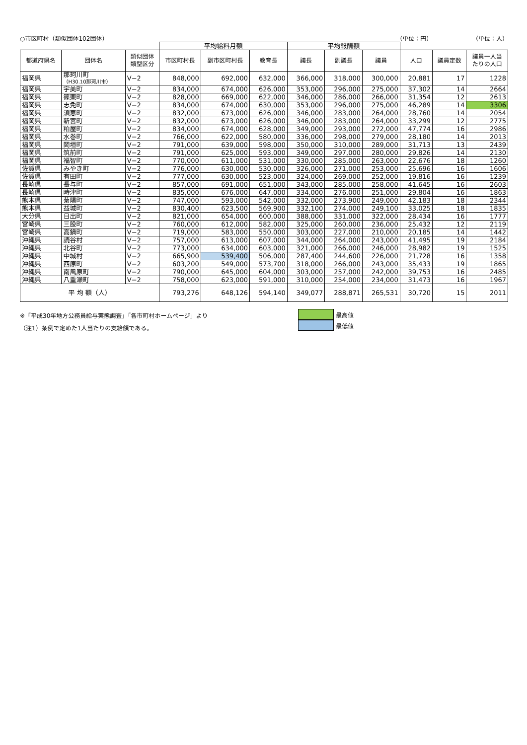○市区町村（類似団体102団体） （単位：円） （単位：人）
| | | | 平均給料月額 | | | 平均報酬額 | | | | | |
| 都道府県名 | 団体名 | 類似団体 類型区分 | 市区町村長 | 副市区町村長 | 教育長 | 議長 | 副議長 | 議員 | 人口 | 議員定数 | 議員一人当 たりの人口 |
| 福岡県 | 那珂川町 （H30.10那珂川市） | Ⅴ−2 | 848,000 | 692,000 | 632,000 | 366,000 | 318,000 | 300,000 | 20,881 | 17 | 1228 |
| 福岡県 | 宇美町 | Ⅴ−2 | 834,000 | 674,000 | 626,000 | 353,000 | 296,000 | 275,000 | 37,302 | 14 | 2664 |
| 福岡県 | 篠栗町 | Ⅴ−2 | 828,000 | 669,000 | 622,000 | 346,000 | 286,000 | 266,000 | 31,354 | 12 | 2613 |
| 福岡県 | 志免町 | Ⅴ−2 | 834,000 | 674,000 | 630,000 | 353,000 | 296,000 | 275,000 | 46,289 | 14 | 3306 |
| 福岡県 | 須恵町 | Ⅴ−2 | 832,000 | 673,000 | 626,000 | 346,000 | 283,000 | 264,000 | 28,760 | 14 | 2054 |
| 福岡県 | 新宮町 | Ⅴ−2 | 832,000 | 673,000 | 626,000 | 346,000 | 283,000 | 264,000 | 33,299 | 12 | 2775 |
| 福岡県 | 粕屋町 | Ⅴ−2 | 834,000 | 674,000 | 628,000 | 349,000 | 293,000 | 272,000 | 47,774 | 16 | 2986 |
| 福岡県 | 水巻町 | Ⅴ−2 | 766,000 | 622,000 | 580,000 | 336,000 | 298,000 | 279,000 | 28,180 | 14 | 2013 |
| 福岡県 | 岡垣町 | Ⅴ−2 | 791,000 | 639,000 | 598,000 | 350,000 | 310,000 | 289,000 | 31,713 | 13 | 2439 |
| 福岡県 | 筑前町 | Ⅴ−2 | 791,000 | 625,000 | 593,000 | 349,000 | 297,000 | 280,000 | 29,826 | 14 | 2130 |
| 福岡県 | 福智町 | Ⅴ−2 | 770,000 | 611,000 | 531,000 | 330,000 | 285,000 | 263,000 | 22,676 | 18 | 1260 |
| 佐賀県 | みやき町 | Ⅴ−2 | 776,000 | 630,000 | 530,000 | 326,000 | 271,000 | 253,000 | 25,696 | 16 | 1606 |
| 佐賀県 | 有田町 | Ⅴ−2 | 777,000 | 630,000 | 523,000 | 324,000 | 269,000 | 252,000 | 19,816 | 16 | 1239 |
| 長崎県 | 長与町 | Ⅴ−2 | 857,000 | 691,000 | 651,000 | 343,000 | 285,000 | 258,000 | 41,645 | 16 | 2603 |
| 長崎県 | 時津町 | Ⅴ−2 | 835,000 | 676,000 | 647,000 | 334,000 | 276,000 | 251,000 | 29,804 | 16 | 1863 |
| 熊本県 | 菊陽町 | Ⅴ−2 | 747,000 | 593,000 | 542,000 | 332,000 | 273,900 | 249,000 | 42,183 | 18 | 2344 |
| 熊本県 | 益城町 | Ⅴ−2 | 830,400 | 623,500 | 569,900 | 332,100 | 274,000 | 249,100 | 33,025 | 18 | 1835 |
| 大分県 | 日出町 | Ⅴ−2 | 821,000 | 654,000 | 600,000 | 388,000 | 331,000 | 322,000 | 28,434 | 16 | 1777 |
| 宮崎県 | 三股町 | Ⅴ−2 | 760,000 | 612,000 | 582,000 | 325,000 | 260,000 | 236,000 | 25,432 | 12 | 2119 |
| 宮崎県 | 高鍋町 | Ⅴ−2 | 719,000 | 583,000 | 550,000 | 303,000 | 227,000 | 210,000 | 20,185 | 14 | 1442 |
| 沖縄県 | 読谷村 | Ⅴ−2 | 757,000 | 613,000 | 607,000 | 344,000 | 264,000 | 243,000 | 41,495 | 19 | 2184 |
| 沖縄県 | 北谷町 | Ⅴ−2 | 773,000 | 634,000 | 603,000 | 321,000 | 266,000 | 246,000 | 28,982 | 19 | 1525 |
| 沖縄県 | 中城村 | Ⅴ−2 | 665,900 | 539,400 | 506,000 | 287,400 | 244,600 | 226,000 | 21,728 | 16 | 1358 |
| 沖縄県 | 西原町 | Ⅴ−2 | 603,200 | 549,000 | 573,700 | 318,000 | 266,000 | 243,000 | 35,433 | 19 | 1865 |
| 沖縄県 | 南風原町 | Ⅴ−2 | 790,000 | 645,000 | 604,000 | 303,000 | 257,000 | 242,000 | 39,753 | 16 | 2485 |
| 沖縄県 | 八重瀬町 | Ⅴ−2 | 758,000 | 623,000 | 591,000 | 310,000 | 254,000 | 234,000 | 31,473 | 16 | 1967 |
| 平 均 額（人） | | | 793,276 | 648,126 | 594,140 | 349,077 | 288,871 | 265,531 | 30,720 | 15 | 2011 |
※「平成30年地方公務員給与実態調査」「各市町村ホームページ」より
（注1）条例で定めた1人当たりの支給額である。
最高値
最低値